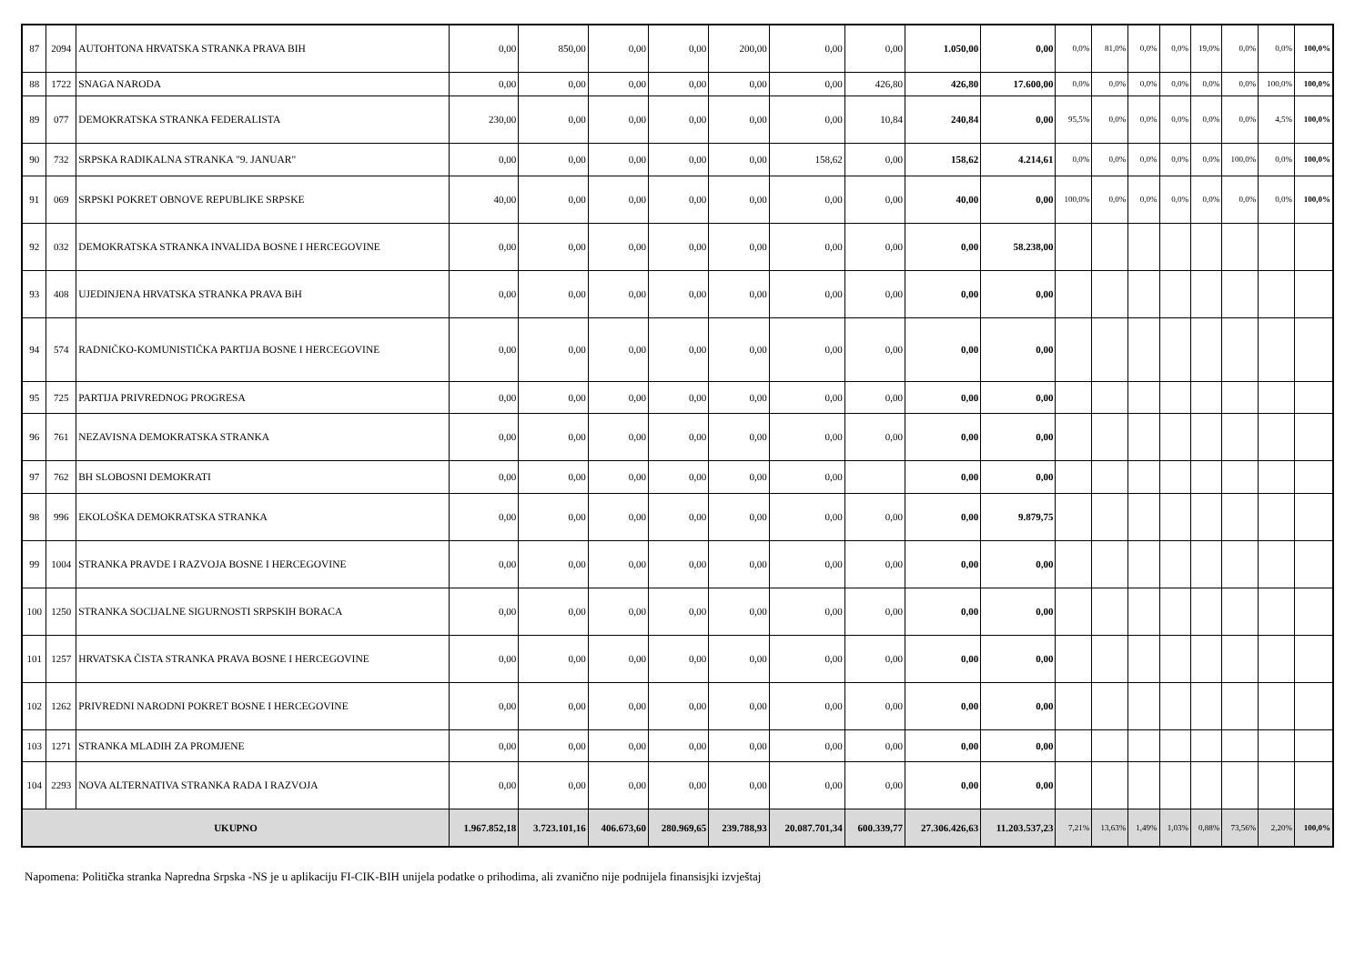| 87 | 2094 | AUTOHTONA HRVATSKA STRANKA PRAVA BIH | 0,00 | 850,00 | 0,00 | 0,00 | 200,00 | 0,00 | 0,00 | 1.050,00 | 0,00 | 0,0% | 81,0% | 0,0% | 0,0% | 19,0% | 0,0% | 0,0% | 100,0% |
| 88 | 1722 | SNAGA NARODA | 0,00 | 0,00 | 0,00 | 0,00 | 0,00 | 0,00 | 426,80 | 426,80 | 17.600,00 | 0,0% | 0,0% | 0,0% | 0,0% | 0,0% | 0,0% | 100,0% | 100,0% |
| 89 | 077 | DEMOKRATSKA STRANKA FEDERALISTA | 230,00 | 0,00 | 0,00 | 0,00 | 0,00 | 0,00 | 10,84 | 240,84 | 0,00 | 95,5% | 0,0% | 0,0% | 0,0% | 0,0% | 0,0% | 4,5% | 100,0% |
| 90 | 732 | SRPSKA RADIKALNA STRANKA "9. JANUAR" | 0,00 | 0,00 | 0,00 | 0,00 | 0,00 | 158,62 | 0,00 | 158,62 | 4.214,61 | 0,0% | 0,0% | 0,0% | 0,0% | 0,0% | 100,0% | 0,0% | 100,0% |
| 91 | 069 | SRPSKI POKRET OBNOVE REPUBLIKE SRPSKE | 40,00 | 0,00 | 0,00 | 0,00 | 0,00 | 0,00 | 0,00 | 40,00 | 0,00 | 100,0% | 0,0% | 0,0% | 0,0% | 0,0% | 0,0% | 0,0% | 100,0% |
| 92 | 032 | DEMOKRATSKA STRANKA INVALIDA BOSNE I HERCEGOVINE | 0,00 | 0,00 | 0,00 | 0,00 | 0,00 | 0,00 | 0,00 | 0,00 | 58.238,00 | | | | | | | | |
| 93 | 408 | UJEDINJENA HRVATSKA STRANKA PRAVA BiH | 0,00 | 0,00 | 0,00 | 0,00 | 0,00 | 0,00 | 0,00 | 0,00 | 0,00 | | | | | | | | |
| 94 | 574 | RADNIČKO-KOMUNISTIČKA PARTIJA BOSNE I HERCEGOVINE | 0,00 | 0,00 | 0,00 | 0,00 | 0,00 | 0,00 | 0,00 | 0,00 | 0,00 | | | | | | | | |
| 95 | 725 | PARTIJA PRIVREDNOG PROGRESA | 0,00 | 0,00 | 0,00 | 0,00 | 0,00 | 0,00 | 0,00 | 0,00 | 0,00 | | | | | | | | |
| 96 | 761 | NEZAVISNA DEMOKRATSKA STRANKA | 0,00 | 0,00 | 0,00 | 0,00 | 0,00 | 0,00 | 0,00 | 0,00 | 0,00 | | | | | | | | |
| 97 | 762 | BH SLOBOSNI DEMOKRATI | 0,00 | 0,00 | 0,00 | 0,00 | 0,00 | 0,00 | | 0,00 | 0,00 | | | | | | | | |
| 98 | 996 | EKOLOŠKA DEMOKRATSKA STRANKA | 0,00 | 0,00 | 0,00 | 0,00 | 0,00 | 0,00 | 0,00 | 0,00 | 9.879,75 | | | | | | | | |
| 99 | 1004 | STRANKA PRAVDE I RAZVOJA BOSNE I HERCEGOVINE | 0,00 | 0,00 | 0,00 | 0,00 | 0,00 | 0,00 | 0,00 | 0,00 | 0,00 | | | | | | | | |
| 100 | 1250 | STRANKA SOCIJALNE SIGURNOSTI SRPSKIH BORACA | 0,00 | 0,00 | 0,00 | 0,00 | 0,00 | 0,00 | 0,00 | 0,00 | 0,00 | | | | | | | | |
| 101 | 1257 | HRVATSKA ČISTA STRANKA PRAVA BOSNE I HERCEGOVINE | 0,00 | 0,00 | 0,00 | 0,00 | 0,00 | 0,00 | 0,00 | 0,00 | 0,00 | | | | | | | | |
| 102 | 1262 | PRIVREDNI NARODNI POKRET BOSNE I HERCEGOVINE | 0,00 | 0,00 | 0,00 | 0,00 | 0,00 | 0,00 | 0,00 | 0,00 | 0,00 | | | | | | | | |
| 103 | 1271 | STRANKA MLADIH ZA PROMJENE | 0,00 | 0,00 | 0,00 | 0,00 | 0,00 | 0,00 | 0,00 | 0,00 | 0,00 | | | | | | | | |
| 104 | 2293 | NOVA ALTERNATIVA STRANKA RADA I RAZVOJA | 0,00 | 0,00 | 0,00 | 0,00 | 0,00 | 0,00 | 0,00 | 0,00 | 0,00 | | | | | | | | |
| UKUPNO | | | 1.967.852,18 | 3.723.101,16 | 406.673,60 | 280.969,65 | 239.788,93 | 20.087.701,34 | 600.339,77 | 27.306.426,63 | 11.203.537,23 | 7,21% | 13,63% | 1,49% | 1,03% | 0,88% | 73,56% | 2,20% | 100,0% |
Napomena: Politička stranka Napredna Srpska -NS je u aplikaciju FI-CIK-BIH unijela podatke o prihodima, ali zvanično nije podnijela finansisjki izvještaj